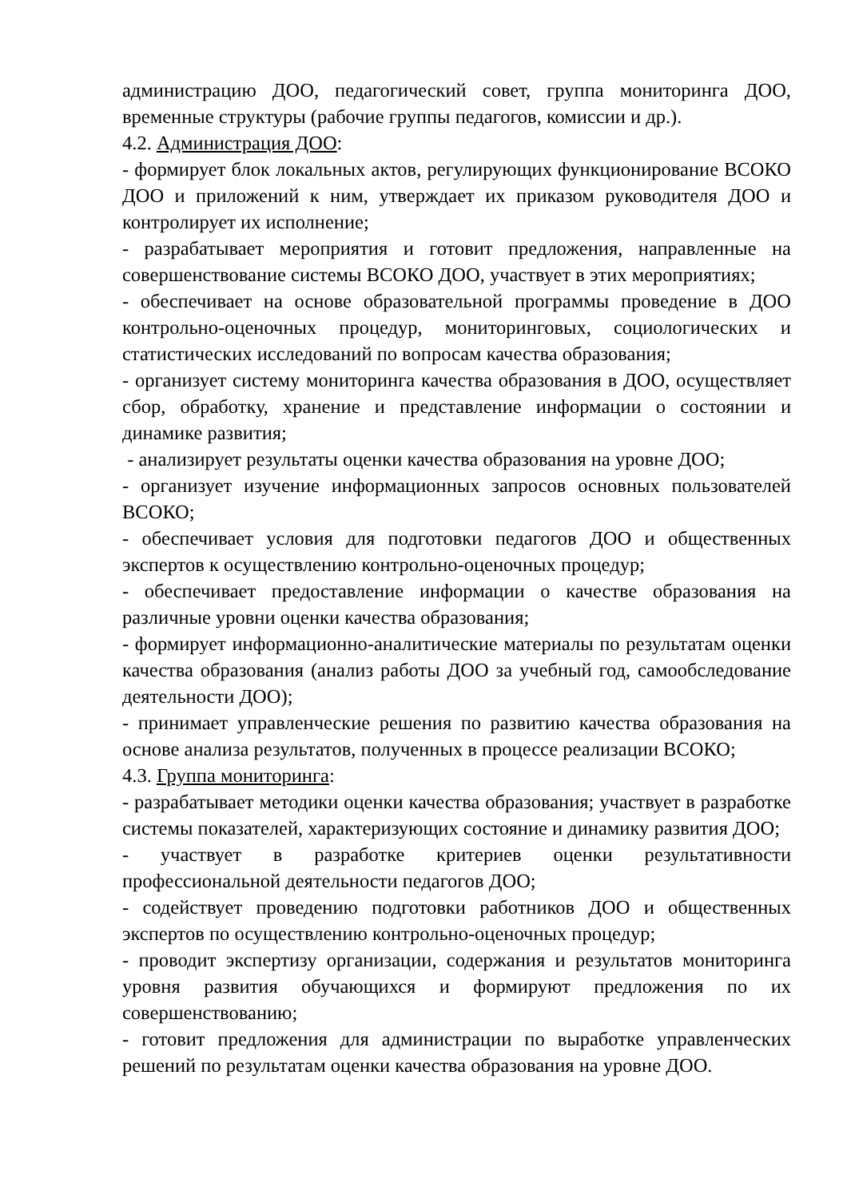администрацию ДОО, педагогический совет, группа мониторинга ДОО, временные структуры (рабочие группы педагогов, комиссии и др.).
4.2. Администрация ДОО:
- формирует блок локальных актов, регулирующих функционирование ВСОКО ДОО и приложений к ним, утверждает их приказом руководителя ДОО и контролирует их исполнение;
- разрабатывает мероприятия и готовит предложения, направленные на совершенствование системы ВСОКО ДОО, участвует в этих мероприятиях;
- обеспечивает на основе образовательной программы проведение в ДОО контрольно-оценочных процедур, мониторинговых, социологических и статистических исследований по вопросам качества образования;
- организует систему мониторинга качества образования в ДОО, осуществляет сбор, обработку, хранение и представление информации о состоянии и динамике развития;
- анализирует результаты оценки качества образования на уровне ДОО;
- организует изучение информационных запросов основных пользователей ВСОКО;
- обеспечивает условия для подготовки педагогов ДОО и общественных экспертов к осуществлению контрольно-оценочных процедур;
- обеспечивает предоставление информации о качестве образования на различные уровни оценки качества образования;
- формирует информационно-аналитические материалы по результатам оценки качества образования (анализ работы ДОО за учебный год, самообследование деятельности ДОО);
- принимает управленческие решения по развитию качества образования на основе анализа результатов, полученных в процессе реализации ВСОКО;
4.3. Группа мониторинга:
- разрабатывает методики оценки качества образования; участвует в разработке системы показателей, характеризующих состояние и динамику развития ДОО;
- участвует в разработке критериев оценки результативности профессиональной деятельности педагогов ДОО;
- содействует проведению подготовки работников ДОО и общественных экспертов по осуществлению контрольно-оценочных процедур;
- проводит экспертизу организации, содержания и результатов мониторинга уровня развития обучающихся и формируют предложения по их совершенствованию;
- готовит предложения для администрации по выработке управленческих решений по результатам оценки качества образования на уровне ДОО.